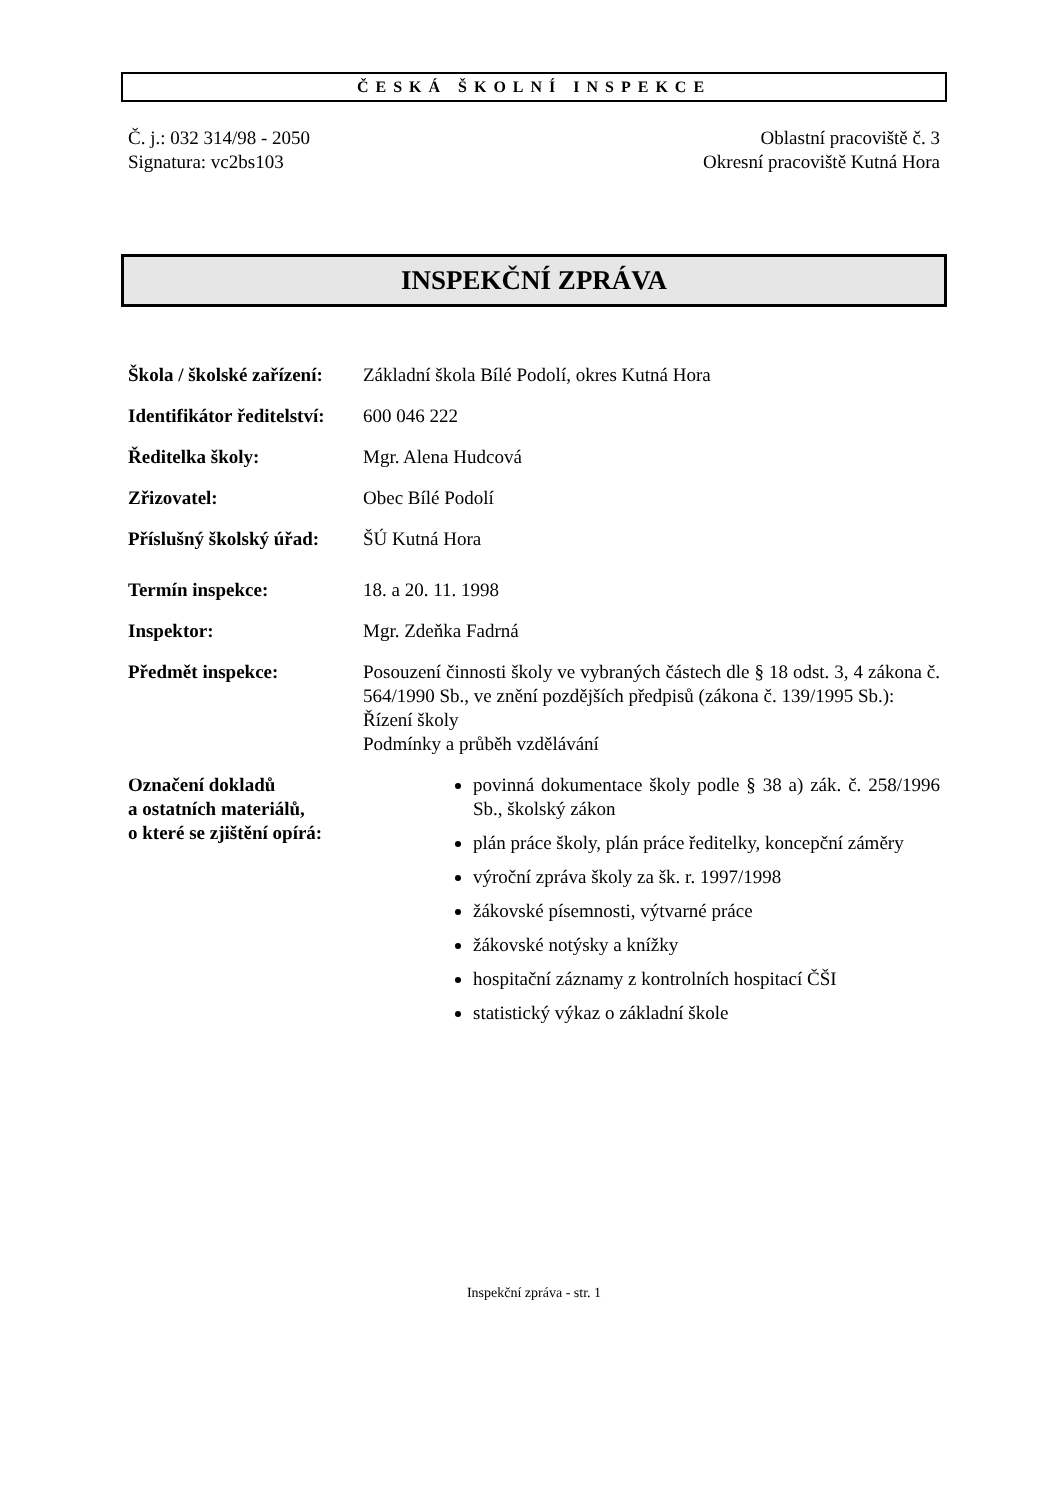ČESKÁ ŠKOLNÍ INSPEKCE
Č. j.: 032 314/98 - 2050
Signatura: vc2bs103
Oblastní pracoviště č. 3
Okresní pracoviště Kutná Hora
INSPEKČNÍ ZPRÁVA
Škola / školské zařízení:
Základní škola Bílé Podolí, okres Kutná Hora
Identifikátor ředitelství:
600 046 222
Ředitelka školy: Mgr. Alena Hudcová
Zřizovatel: Obec Bílé Podolí
Příslušný školský úřad:
ŠÚ Kutná Hora
Termín inspekce: 18. a 20. 11. 1998
Inspektor: Mgr. Zdeňka Fadrná
Předmět inspekce: Posouzení činnosti školy ve vybraných částech dle § 18 odst. 3, 4 zákona č. 564/1990 Sb., ve znění pozdějších předpisů (zákona č. 139/1995 Sb.):
Řízení školy
Podmínky a průběh vzdělávání
Označení dokladů
a ostatních materiálů,
o které se zjištění opírá:
povinná dokumentace školy podle § 38 a) zák. č. 258/1996 Sb., školský zákon
plán práce školy, plán práce ředitelky, koncepční záměry
výroční zpráva školy za šk. r. 1997/1998
žákovské písemnosti, výtvarné práce
žákovské notýsky a knížky
hospitační záznamy z kontrolních hospitací ČŠI
statistický výkaz o základní škole
Inspekční zpráva - str. 1